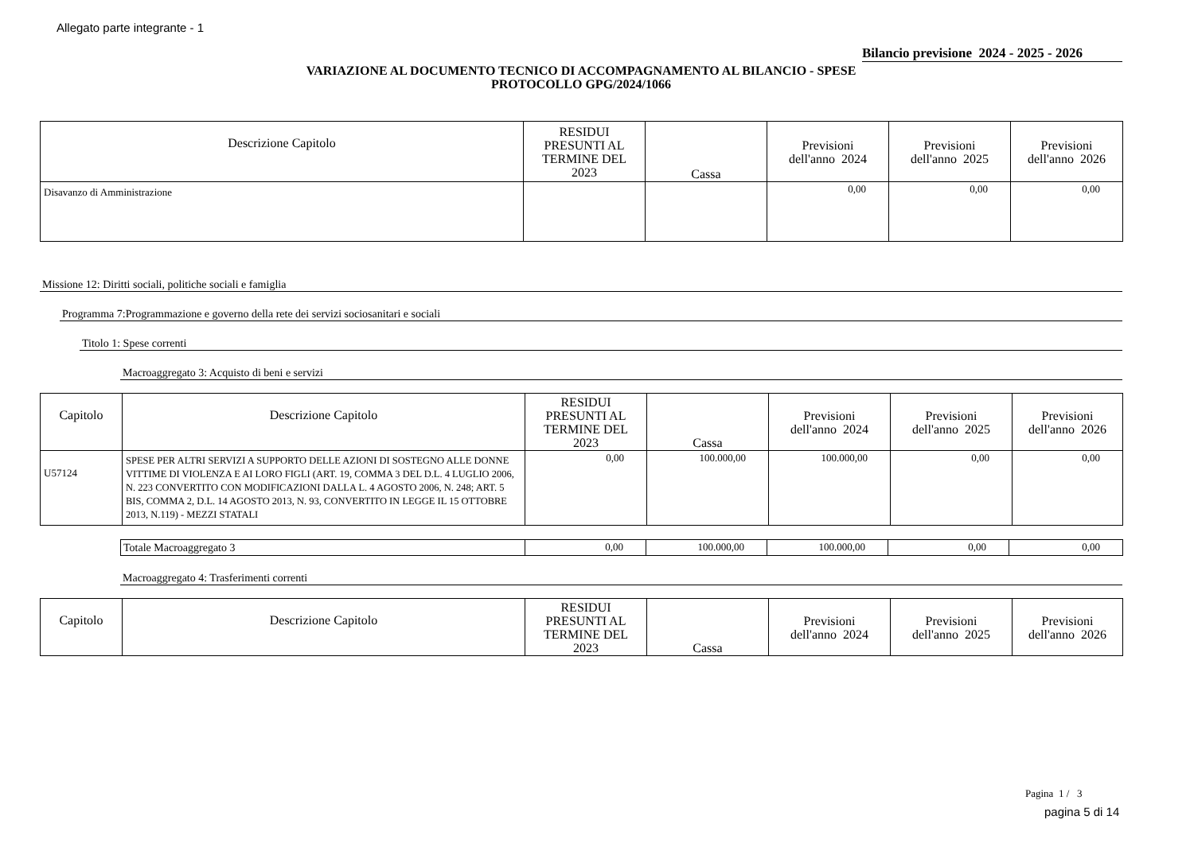Allegato parte integrante - 1
Bilancio previsione 2024 - 2025 - 2026
VARIAZIONE AL DOCUMENTO TECNICO DI ACCOMPAGNAMENTO AL BILANCIO - SPESE
PROTOCOLLO GPG/2024/1066
| Descrizione Capitolo | RESIDUI PRESUNTI AL TERMINE DEL 2023 | Cassa | Previsioni dell'anno 2024 | Previsioni dell'anno 2025 | Previsioni dell'anno 2026 |
| --- | --- | --- | --- | --- | --- |
| Disavanzo di Amministrazione | | | 0,00 | 0,00 | 0,00 |
Missione 12: Diritti sociali, politiche sociali e famiglia
Programma 7:Programmazione e governo della rete dei servizi sociosanitari e sociali
Titolo 1: Spese correnti
Macroaggregato 3: Acquisto di beni e servizi
| Capitolo | Descrizione Capitolo | RESIDUI PRESUNTI AL TERMINE DEL 2023 | Cassa | Previsioni dell'anno 2024 | Previsioni dell'anno 2025 | Previsioni dell'anno 2026 |
| --- | --- | --- | --- | --- | --- | --- |
| U57124 | SPESE PER ALTRI SERVIZI A SUPPORTO DELLE AZIONI DI SOSTEGNO ALLE DONNE VITTIME DI VIOLENZA E AI LORO FIGLI (ART. 19, COMMA 3 DEL D.L. 4 LUGLIO 2006, N. 223 CONVERTITO CON MODIFICAZIONI DALLA L. 4 AGOSTO 2006, N. 248; ART. 5 BIS, COMMA 2, D.L. 14 AGOSTO 2013, N. 93, CONVERTITO IN LEGGE IL 15 OTTOBRE 2013, N.119) - MEZZI STATALI | 0,00 | 100.000,00 | 100.000,00 | 0,00 | 0,00 |
| Totale Macroaggregato 3 | 0,00 | 100.000,00 | 100.000,00 | 0,00 | 0,00 |
Macroaggregato 4: Trasferimenti correnti
| Capitolo | Descrizione Capitolo | RESIDUI PRESUNTI AL TERMINE DEL 2023 | Cassa | Previsioni dell'anno 2024 | Previsioni dell'anno 2025 | Previsioni dell'anno 2026 |
| --- | --- | --- | --- | --- | --- | --- |
Pagina 1 / 3
pagina 5 di 14